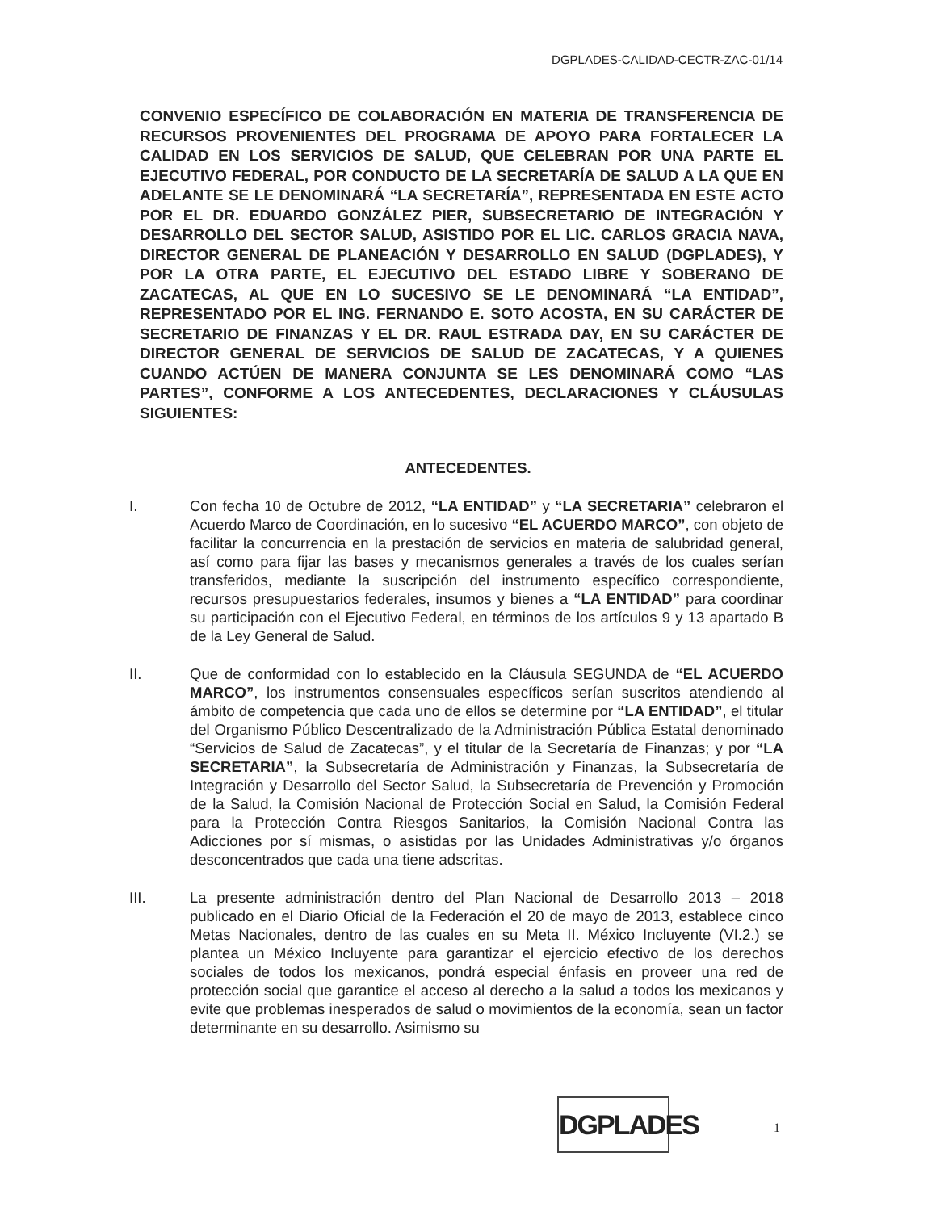DGPLADES-CALIDAD-CECTR-ZAC-01/14
CONVENIO ESPECÍFICO DE COLABORACIÓN EN MATERIA DE TRANSFERENCIA DE RECURSOS PROVENIENTES DEL PROGRAMA DE APOYO PARA FORTALECER LA CALIDAD EN LOS SERVICIOS DE SALUD, QUE CELEBRAN POR UNA PARTE EL EJECUTIVO FEDERAL, POR CONDUCTO DE LA SECRETARÍA DE SALUD A LA QUE EN ADELANTE SE LE DENOMINARÁ “LA SECRETARÍA”, REPRESENTADA EN ESTE ACTO POR EL DR. EDUARDO GONZÁLEZ PIER, SUBSECRETARIO DE INTEGRACIÓN Y DESARROLLO DEL SECTOR SALUD, ASISTIDO POR EL LIC. CARLOS GRACIA NAVA, DIRECTOR GENERAL DE PLANEACIÓN Y DESARROLLO EN SALUD (DGPLADES), Y POR LA OTRA PARTE, EL EJECUTIVO DEL ESTADO LIBRE Y SOBERANO DE ZACATECAS, AL QUE EN LO SUCESIVO SE LE DENOMINARÁ “LA ENTIDAD”, REPRESENTADO POR EL ING. FERNANDO E. SOTO ACOSTA, EN SU CARÁCTER DE SECRETARIO DE FINANZAS Y EL DR. RAUL ESTRADA DAY, EN SU CARÁCTER DE DIRECTOR GENERAL DE SERVICIOS DE SALUD DE ZACATECAS, Y A QUIENES CUANDO ACTÚEN DE MANERA CONJUNTA SE LES DENOMINARÁ COMO “LAS PARTES”, CONFORME A LOS ANTECEDENTES, DECLARACIONES Y CLÁUSULAS SIGUIENTES:
ANTECEDENTES.
I. Con fecha 10 de Octubre de 2012, “LA ENTIDAD” y “LA SECRETARIA” celebraron el Acuerdo Marco de Coordinación, en lo sucesivo “EL ACUERDO MARCO”, con objeto de facilitar la concurrencia en la prestación de servicios en materia de salubridad general, así como para fijar las bases y mecanismos generales a través de los cuales serían transferidos, mediante la suscripción del instrumento específico correspondiente, recursos presupuestarios federales, insumos y bienes a “LA ENTIDAD” para coordinar su participación con el Ejecutivo Federal, en términos de los artículos 9 y 13 apartado B de la Ley General de Salud.
II. Que de conformidad con lo establecido en la Cláusula SEGUNDA de “EL ACUERDO MARCO”, los instrumentos consensuales específicos serían suscritos atendiendo al ámbito de competencia que cada uno de ellos se determine por “LA ENTIDAD”, el titular del Organismo Público Descentralizado de la Administración Pública Estatal denominado “Servicios de Salud de Zacatecas”, y el titular de la Secretaría de Finanzas; y por “LA SECRETARIA”, la Subsecretaría de Administración y Finanzas, la Subsecretaría de Integración y Desarrollo del Sector Salud, la Subsecretaría de Prevención y Promoción de la Salud, la Comisión Nacional de Protección Social en Salud, la Comisión Federal para la Protección Contra Riesgos Sanitarios, la Comisión Nacional Contra las Adicciones por sí mismas, o asistidas por las Unidades Administrativas y/o órganos desconcentrados que cada una tiene adscritas.
III. La presente administración dentro del Plan Nacional de Desarrollo 2013 – 2018 publicado en el Diario Oficial de la Federación el 20 de mayo de 2013, establece cinco Metas Nacionales, dentro de las cuales en su Meta II. México Incluyente (VI.2.) se plantea un México Incluyente para garantizar el ejercicio efectivo de los derechos sociales de todos los mexicanos, pondrá especial énfasis en proveer una red de protección social que garantice el acceso al derecho a la salud a todos los mexicanos y evite que problemas inesperados de salud o movimientos de la economía, sean un factor determinante en su desarrollo. Asimismo su
DGPLADES
1